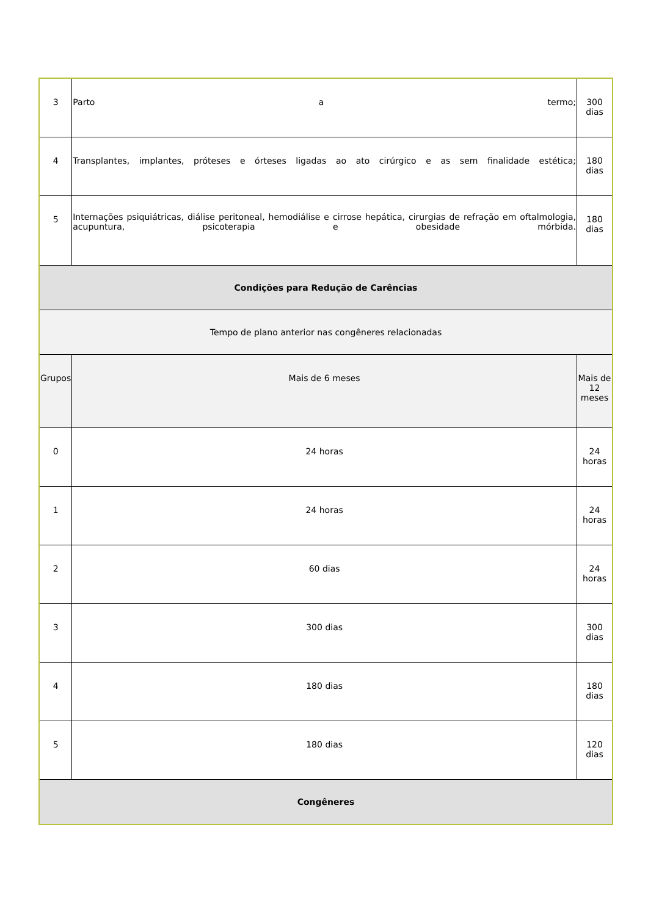| 3 | Parto a termo; | 300 dias |
| 4 | Transplantes, implantes, próteses e órteses ligadas ao ato cirúrgico e as sem finalidade estética; | 180 dias |
| 5 | Internações psiquiátricas, diálise peritoneal, hemodiálise e cirrose hepática, cirurgias de refração em oftalmologia, acupuntura, psicoterapia e obesidade mórbida. | 180 dias |
| Condições para Redução de Carências | | |
| Tempo de plano anterior nas congêneres relacionadas | | |
| Grupos | Mais de 6 meses | Mais de 12 meses |
| 0 | 24 horas | 24 horas |
| 1 | 24 horas | 24 horas |
| 2 | 60 dias | 24 horas |
| 3 | 300 dias | 300 dias |
| 4 | 180 dias | 180 dias |
| 5 | 180 dias | 120 dias |
| Congêneres | | |